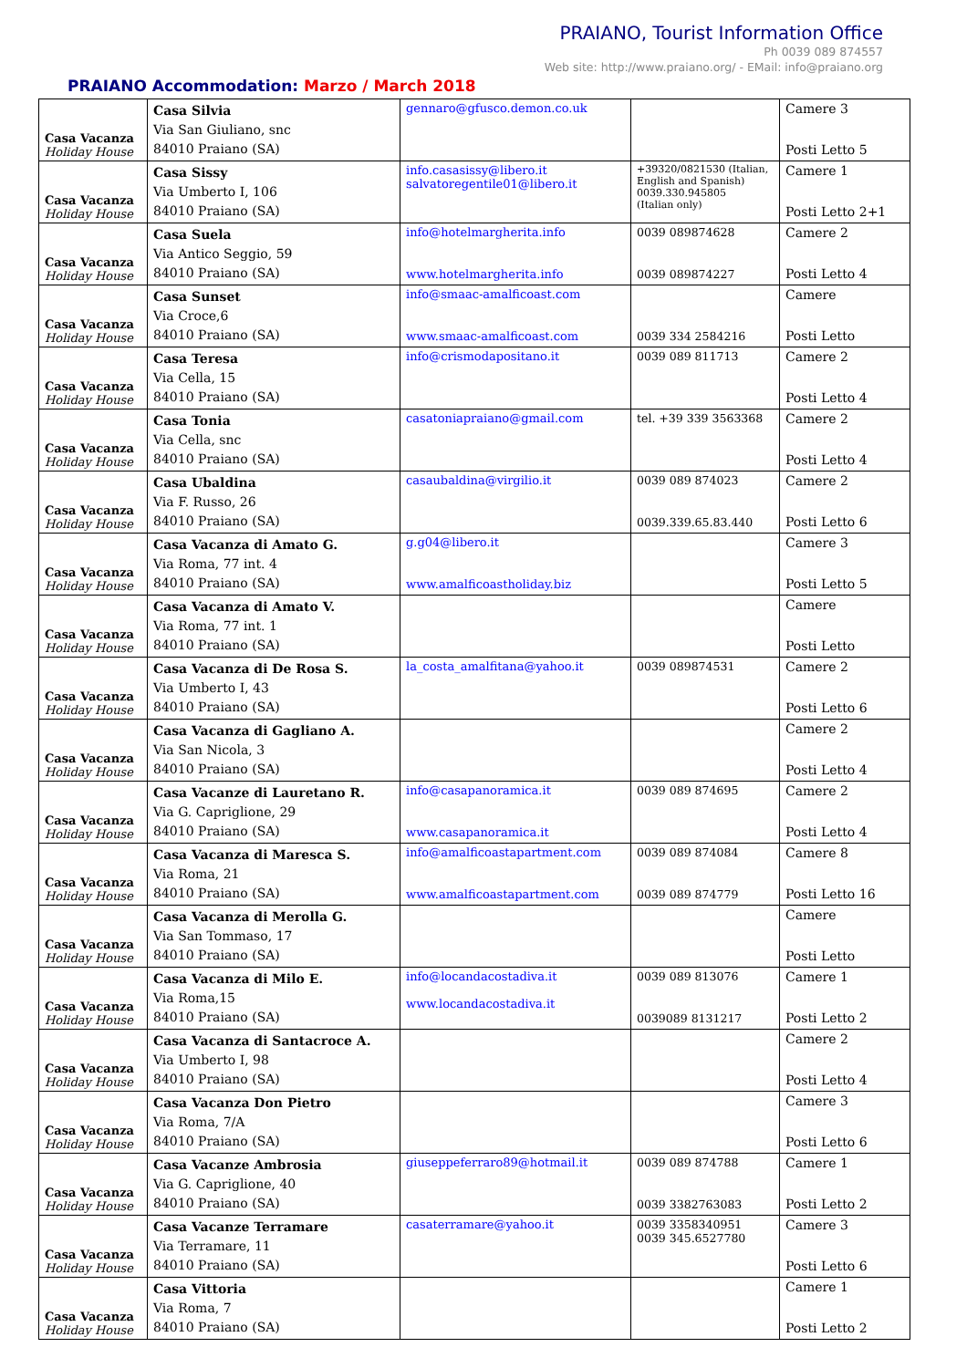PRAIANO, Tourist Information Office
Ph 0039 089 874557
Web site: http://www.praiano.org/ - EMail: info@praiano.org
PRAIANO Accommodation: Marzo / March 2018
| Casa Vacanza Holiday House | Casa Silvia Via San Giuliano, snc 84010 Praiano (SA) | gennaro@gfusco.demon.co.uk | | Camere 3 Posti Letto 5 |
| Casa Vacanza Holiday House | Casa Sissy Via Umberto I, 106 84010 Praiano (SA) | info.casasissy@libero.it salvatoregentile01@libero.it | +39320/0821530 (Italian, English and Spanish) 0039.330.945805 (Italian only) | Camere 1 Posti Letto 2+1 |
| Casa Vacanza Holiday House | Casa Suela Via Antico Seggio, 59 84010 Praiano (SA) | info@hotelmargherita.info www.hotelmargherita.info | 0039 089874628 0039 089874227 | Camere 2 Posti Letto 4 |
| Casa Vacanza Holiday House | Casa Sunset Via Croce,6 84010 Praiano (SA) | info@smaac-amalficoast.com www.smaac-amalficoast.com | 0039 334 2584216 | Camere Posti Letto |
| Casa Vacanza Holiday House | Casa Teresa Via Cella, 15 84010 Praiano (SA) | info@crismodapositano.it | 0039 089 811713 | Camere 2 Posti Letto 4 |
| Casa Vacanza Holiday House | Casa Tonia Via Cella, snc 84010 Praiano (SA) | casatoniapraiano@gmail.com | tel. +39 339 3563368 | Camere 2 Posti Letto 4 |
| Casa Vacanza Holiday House | Casa Ubaldina Via F. Russo, 26 84010 Praiano (SA) | casaubaldina@virgilio.it | 0039 089 874023 0039.339.65.83.440 | Camere 2 Posti Letto 6 |
| Casa Vacanza Holiday House | Casa Vacanza di Amato G. Via Roma, 77 int. 4 84010 Praiano (SA) | g.g04@libero.it www.amalficoastholiday.biz | | Camere 3 Posti Letto 5 |
| Casa Vacanza Holiday House | Casa Vacanza di Amato V. Via Roma, 77 int. 1 84010 Praiano (SA) | | | Camere Posti Letto |
| Casa Vacanza Holiday House | Casa Vacanza di De Rosa S. Via Umberto I, 43 84010 Praiano (SA) | la_costa_amalfitana@yahoo.it | 0039 089874531 | Camere 2 Posti Letto 6 |
| Casa Vacanza Holiday House | Casa Vacanza di Gagliano A. Via San Nicola, 3 84010 Praiano (SA) | | | Camere 2 Posti Letto 4 |
| Casa Vacanza Holiday House | Casa Vacanze di Lauretano R. Via G. Capriglione, 29 84010 Praiano (SA) | info@casapanoramica.it www.casapanoramica.it | 0039 089 874695 | Camere 2 Posti Letto 4 |
| Casa Vacanza Holiday House | Casa Vacanza di Maresca S. Via Roma, 21 84010 Praiano (SA) | info@amalficoastapartment.com www.amalficoastapartment.com | 0039 089 874084 0039 089 874779 | Camere 8 Posti Letto 16 |
| Casa Vacanza Holiday House | Casa Vacanza di Merolla G. Via San Tommaso, 17 84010 Praiano (SA) | | | Camere Posti Letto |
| Casa Vacanza Holiday House | Casa Vacanza di Milo E. Via Roma,15 84010 Praiano (SA) | info@locandacostadiva.it www.locandacostadiva.it | 0039 089 813076 0039089 8131217 | Camere 1 Posti Letto 2 |
| Casa Vacanza Holiday House | Casa Vacanza di Santacroce A. Via Umberto I, 98 84010 Praiano (SA) | | | Camere 2 Posti Letto 4 |
| Casa Vacanza Holiday House | Casa Vacanza Don Pietro Via Roma, 7/A 84010 Praiano (SA) | | | Camere 3 Posti Letto 6 |
| Casa Vacanza Holiday House | Casa Vacanze Ambrosia Via G. Capriglione, 40 84010 Praiano (SA) | giuseppeferraro89@hotmail.it | 0039 089 874788 0039 3382763083 | Camere 1 Posti Letto 2 |
| Casa Vacanza Holiday House | Casa Vacanze Terramare Via Terramare, 11 84010 Praiano (SA) | casaterramare@yahoo.it | 0039 3358340951 0039 345.6527780 | Camere 3 Posti Letto 6 |
| Casa Vacanza Holiday House | Casa Vittoria Via Roma, 7 84010 Praiano (SA) | | | Camere 1 Posti Letto 2 |